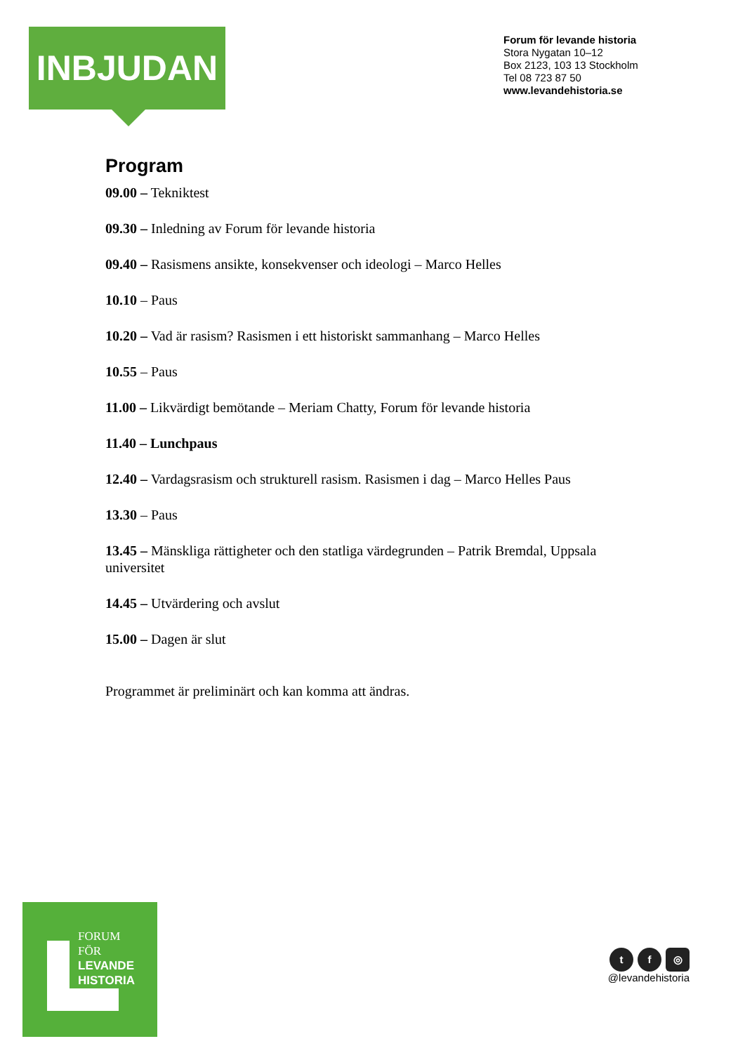INBJUDAN
Forum för levande historia
Stora Nygatan 10–12
Box 2123, 103 13 Stockholm
Tel 08 723 87 50
www.levandehistoria.se
Program
09.00 – Tekniktest
09.30 – Inledning av Forum för levande historia
09.40 – Rasismens ansikte, konsekvenser och ideologi – Marco Helles
10.10 – Paus
10.20 – Vad är rasism? Rasismen i ett historiskt sammanhang – Marco Helles
10.55 – Paus
11.00 – Likvärdigt bemötande – Meriam Chatty, Forum för levande historia
11.40 – Lunchpaus
12.40 – Vardagsrasism och strukturell rasism. Rasismen i dag – Marco Helles Paus
13.30 – Paus
13.45 – Mänskliga rättigheter och den statliga värdegrunden – Patrik Bremdal, Uppsala universitet
14.45 – Utvärdering och avslut
15.00 – Dagen är slut
Programmet är preliminärt och kan komma att ändras.
FORUM
FÖR
LEVANDE
HISTORIA
t f ◎
@levandehistoria